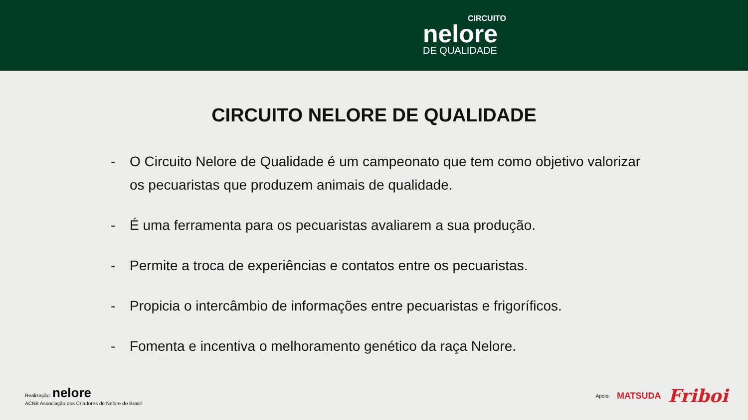CIRCUITO
nelore
DE QUALIDADE
CIRCUITO NELORE DE QUALIDADE
- O Circuito Nelore de Qualidade é um campeonato que tem como objetivo valorizar os pecuaristas que produzem animais de qualidade.
- É uma ferramenta para os pecuaristas avaliarem a sua produção.
- Permite a troca de experiências e contatos entre os pecuaristas.
- Propicia o intercâmbio de informações entre pecuaristas e frigoríficos.
- Fomenta e incentiva o melhoramento genético da raça Nelore.
Realização: nelore
ACNB Associação dos Criadores de Nelore do Brasil
Apoio: MATSUDA Friboi